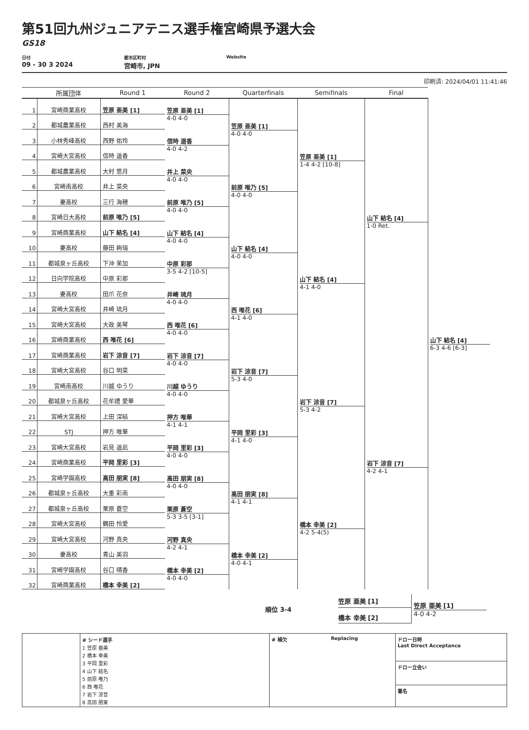第51回九州ジュニアテニス選手権宮崎県予選大会
GS18
日付
09 - 30 3 2024
都市区町村
宮崎市, JPN
Website
印刷済: 2024/04/01 11:41:46
| | 所属団体 | Round 1 | Round 2 | Quarterfinals | Semifinals | Final | |
| --- | --- | --- | --- | --- | --- | --- | --- |
| 1 | 宮崎商業高校 | 笠原 亜美 [1] | 笠原 亜美 [1] 4-0 4-0 | 笠原 亜美 [1] 4-0 4-0 | 笠原 亜美 [1] 1-4 4-2 [10-8] | 山下 結名 [4] 1-0 Ret. | 山下 結名 [4] 6-3 4-6 [6-3] |
| 2 | 都城農業高校 | 西村 美海 | | | | | |
| 3 | 小林秀峰高校 | 西野 佑玲 | 信時 遥香 4-0 4-2 | | | | |
| 4 | 宮崎大宮高校 | 信時 遥香 | | | | | |
| 5 | 都城農業高校 | 大村 悠月 | 井上 菜央 4-0 4-0 | 前原 唯乃 [5] 4-0 4-0 | | | |
| 6 | 宮崎南高校 | 井上 菜央 | | | | | |
| 7 | 妻高校 | 三行 海穂 | 前原 唯乃 [5] 4-0 4-0 | | | | |
| 8 | 宮崎日大高校 | 前原 唯乃 [5] | | | | | |
| 9 | 宮崎商業高校 | 山下 結名 [4] | 山下 結名 [4] 4-0 4-0 | 山下 結名 [4] 4-0 4-0 | 山下 結名 [4] 4-1 4-0 | | |
| 10 | 妻高校 | 藤田 絢瑞 | | | | | |
| 11 | 都城泉ヶ丘高校 | 下沖 茉加 | 中原 彩那 3-5 4-2 [10-5] | | | | |
| 12 | 日向学院高校 | 中原 彩那 | | | | | |
| 13 | 妻高校 | 田爪 花奈 | 井崎 琉月 4-0 4-0 | 西 唯花 [6] 4-1 4-0 | | | |
| 14 | 宮崎大宮高校 | 井崎 琉月 | | | | | |
| 15 | 宮崎大宮高校 | 大政 美琴 | 西 唯花 [6] 4-0 4-0 | | | | |
| 16 | 宮崎商業高校 | 西 唯花 [6] | | | | | |
| 17 | 宮崎商業高校 | 岩下 涼音 [7] | 岩下 涼音 [7] 4-0 4-0 | 岩下 涼音 [7] 5-3 4-0 | 岩下 涼音 [7] 5-3 4-2 | 岩下 涼音 [7] 4-2 4-1 | |
| 18 | 宮崎大宮高校 | 谷口 明菜 | | | | | |
| 19 | 宮崎南高校 | 川越 ゆうり | 川越 ゆうり 4-0 4-0 | | | | |
| 20 | 都城泉ヶ丘高校 | 花牟禮 愛華 | | | | | |
| 21 | 宮崎大宮高校 | 上田 深結 | 押方 唯華 4-1 4-1 | 平岡 里彩 [3] 4-1 4-0 | | | |
| 22 | STJ | 押方 唯華 | | | | | |
| 23 | 宮崎大宮高校 | 岩見 遥凪 | 平岡 里彩 [3] 4-0 4-0 | | | | |
| 24 | 宮崎商業高校 | 平岡 里彩 [3] | | | | | |
| 25 | 宮崎学園高校 | 高田 朋実 [8] | 高田 朋実 [8] 4-0 4-0 | 高田 朋実 [8] 4-1 4-1 | 橋本 幸美 [2] 4-2 5-4(5) | | |
| 26 | 都城泉ヶ丘高校 | 大重 彩南 | | | | | |
| 27 | 都城泉ヶ丘高校 | 栗原 蒼空 | 栗原 蒼空 5-3 3-5 [3-1] | | | | |
| 28 | 宮崎大宮高校 | 鶴田 怜愛 | | | | | |
| 29 | 宮崎大宮高校 | 河野 真央 | 河野 真央 4-2 4-1 | 橋本 幸美 [2] 4-0 4-1 | | | |
| 30 | 妻高校 | 青山 美羽 | | | | | |
| 31 | 宮崎学園高校 | 谷口 晴香 | 橋本 幸美 [2] 4-0 4-0 | | | | |
| 32 | 宮崎商業高校 | 橋本 幸美 [2] | | | | | |
順位 3-4
笠原 亜美 [1]
橋本 幸美 [2]
笠原 亜美 [1]
4-0 4-2
# シード選手
1 笠原 亜美
2 橋本 幸美
3 平岡 里彩
4 山下 結名
5 前原 唯乃
6 西 唯花
7 岩下 涼音
8 高田 朋実
# 補欠 Replacing
ドロー日時
Last Direct Acceptance
ドロー立会い
署名